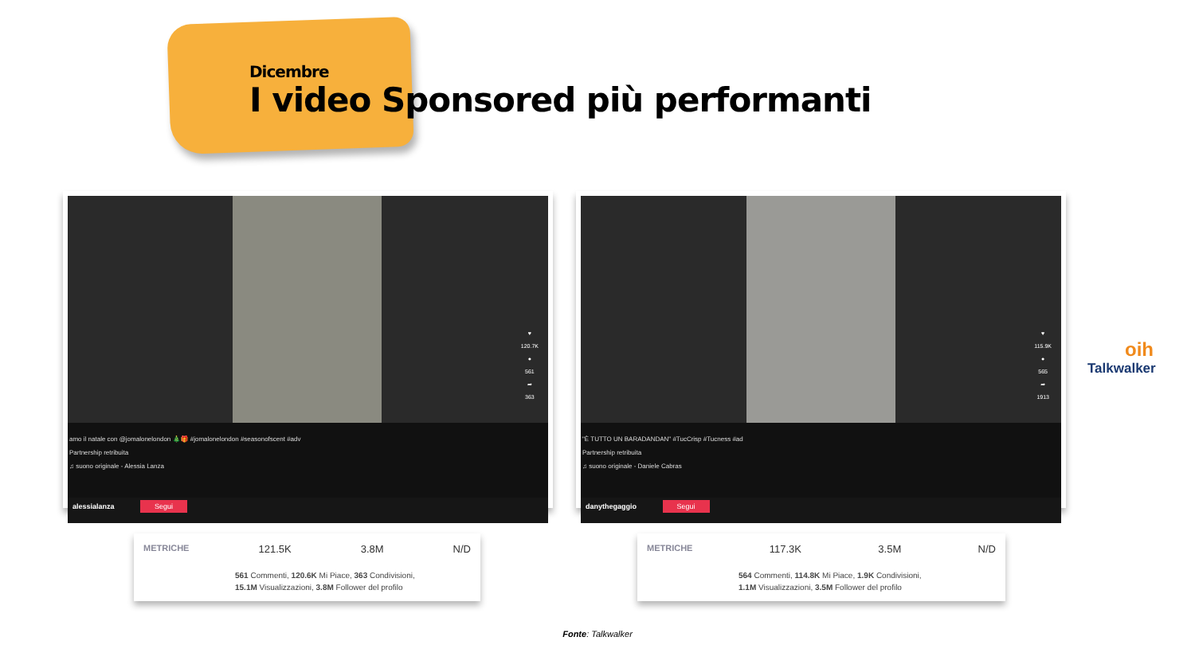Dicembre
I video Sponsored più performanti
♥
120.7K
●
561
➦
363
amo il natale con @jomalonelondon 🎄🎁 #jomalonelondon #seasonofscent #adv
Partnership retribuita
♫ suono originale - Alessia Lanza
alessialanza Segui
♥
115.9K
●
565
➦
1913
"È TUTTO UN BARADANDAN" #TucCrisp #Tucness #ad
Partnership retribuita
♫ suono originale - Daniele Cabras
danythegaggio Segui
METRICHE 121.5K 3.8M N/D
561 Commenti, 120.6K Mi Piace, 363 Condivisioni,
15.1M Visualizzazioni, 3.8M Follower del profilo
METRICHE 117.3K 3.5M N/D
564 Commenti, 114.8K Mi Piace, 1.9K Condivisioni,
1.1M Visualizzazioni, 3.5M Follower del profilo
oih
Talkwalker
Fonte: Talkwalker